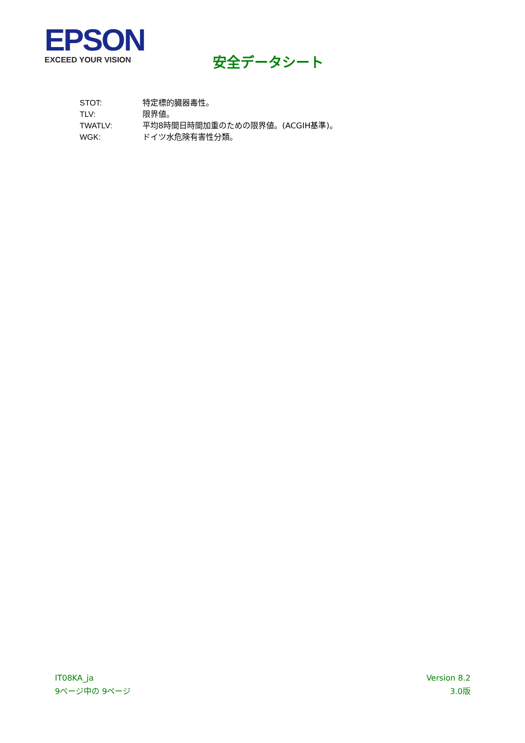EPSON
EXCEED YOUR VISION
安全データシート
STOT: 特定標的臓器毒性。
TLV: 限界値。
TWATLV: 平均8時間日時間加重のための限界値。(ACGIH基準)。
WGK: ドイツ水危険有害性分類。
IT08KA_ja
9ページ中の 9ページ
Version 8.2
3.0版